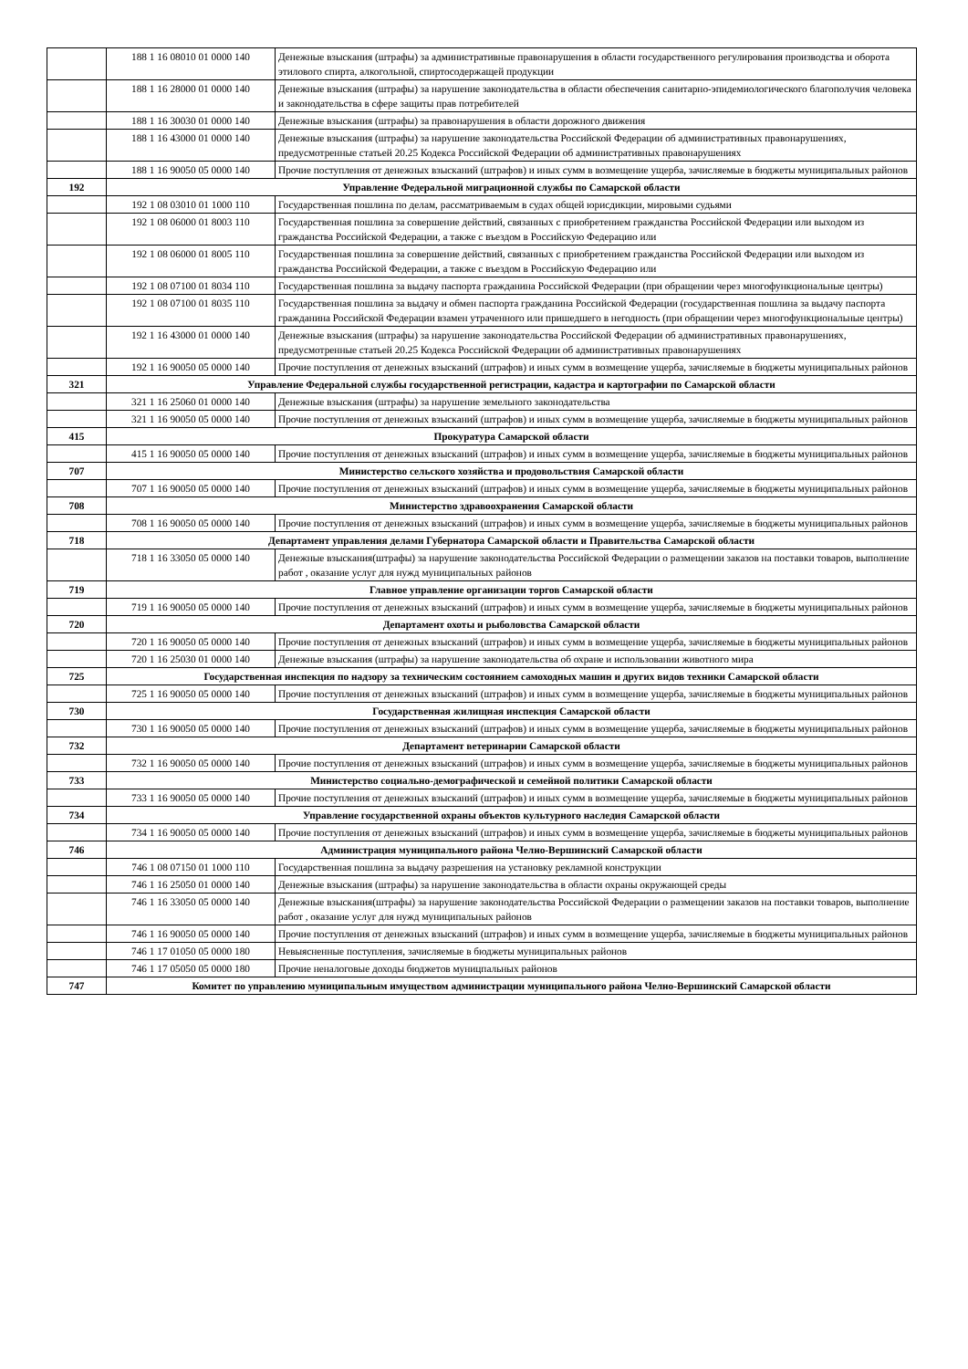| | 188 1 16 08010 01 0000 140 | Денежные взыскания (штрафы) за административные правонарушения в области государственного регулирования производства и оборота этилового спирта, алкогольной, спиртосодержащей продукции |
| | 188 1 16 28000 01 0000 140 | Денежные взыскания (штрафы) за нарушение законодательства в области обеспечения санитарно-эпидемиологического благополучия человека и законодательства в сфере защиты прав потребителей |
| | 188 1 16 30030 01 0000 140 | Денежные взыскания (штрафы) за правонарушения в области дорожного движения |
| | 188 1 16 43000 01 0000 140 | Денежные взыскания (штрафы) за нарушение законодательства Российской Федерации об административных правонарушениях, предусмотренные статьей 20.25 Кодекса Российской Федерации об административных правонарушениях |
| | 188 1 16 90050 05 0000 140 | Прочие поступления от денежных взысканий (штрафов) и иных сумм в возмещение ущерба, зачисляемые в бюджеты муниципальных районов |
| 192 | Управление Федеральной миграционной службы по Самарской области | |
| | 192 1 08 03010 01 1000 110 | Государственная пошлина по делам, рассматриваемым в судах общей юрисдикции, мировыми судьями |
| | 192 1 08 06000 01 8003 110 | Государственная пошлина за совершение действий, связанных с приобретением гражданства Российской Федерации или выходом из гражданства Российской Федерации, а также с въездом в Российскую Федерацию или |
| | 192 1 08 06000 01 8005 110 | Государственная пошлина за совершение действий, связанных с приобретением гражданства Российской Федерации или выходом из гражданства Российской Федерации, а также с въездом в Российскую Федерацию или |
| | 192 1 08 07100 01 8034 110 | Государственная пошлина за выдачу паспорта гражданина Российской Федерации (при обращении через многофункциональные центры) |
| | 192 1 08 07100 01 8035 110 | Государственная пошлина за выдачу и обмен паспорта гражданина Российской Федерации (государственная пошлина за выдачу паспорта гражданина Российской Федерации взамен утраченного или пришедшего в негодность (при обращении через многофункциональные центры) |
| | 192 1 16 43000 01 0000 140 | Денежные взыскания (штрафы) за нарушение законодательства Российской Федерации об административных правонарушениях, предусмотренные статьей 20.25 Кодекса Российской Федерации об административных правонарушениях |
| | 192 1 16 90050 05 0000 140 | Прочие поступления от денежных взысканий (штрафов) и иных сумм в возмещение ущерба, зачисляемые в бюджеты муниципальных районов |
| 321 | Управление Федеральной службы государственной регистрации, кадастра и картографии по Самарской области | |
| | 321 1 16 25060 01 0000 140 | Денежные взыскания (штрафы) за нарушение земельного законодательства |
| | 321 1 16 90050 05 0000 140 | Прочие поступления от денежных взысканий (штрафов) и иных сумм в возмещение ущерба, зачисляемые в бюджеты муниципальных районов |
| 415 | Прокуратура Самарской области | |
| | 415 1 16 90050 05 0000 140 | Прочие поступления от денежных взысканий (штрафов) и иных сумм в возмещение ущерба, зачисляемые в бюджеты муниципальных районов |
| 707 | Министерство сельского хозяйства и продовольствия Самарской области | |
| | 707 1 16 90050 05 0000 140 | Прочие поступления от денежных взысканий (штрафов) и иных сумм в возмещение ущерба, зачисляемые в бюджеты муниципальных районов |
| 708 | Министерство здравоохранения Самарской области | |
| | 708 1 16 90050 05 0000 140 | Прочие поступления от денежных взысканий (штрафов) и иных сумм в возмещение ущерба, зачисляемые в бюджеты муниципальных районов |
| 718 | Департамент управления делами Губернатора Самарской области и Правительства Самарской области | |
| | 718 1 16 33050 05 0000 140 | Денежные взыскания(штрафы) за нарушение законодательства Российской Федерации о размещении заказов на поставки товаров, выполнение работ , оказание услуг для нужд муниципальных районов |
| 719 | Главное управление организации торгов Самарской области | |
| | 719 1 16 90050 05 0000 140 | Прочие поступления от денежных взысканий (штрафов) и иных сумм в возмещение ущерба, зачисляемые в бюджеты муниципальных районов |
| 720 | Департамент охоты и рыболовства Самарской области | |
| | 720 1 16 90050 05 0000 140 | Прочие поступления от денежных взысканий (штрафов) и иных сумм в возмещение ущерба, зачисляемые в бюджеты муниципальных районов |
| | 720 1 16 25030 01 0000 140 | Денежные взыскания (штрафы) за нарушение законодательства об охране и использовании животного мира |
| 725 | Государственная инспекция по надзору за техническим состоянием самоходных машин и других видов техники Самарской области | |
| | 725 1 16 90050 05 0000 140 | Прочие поступления от денежных взысканий (штрафов) и иных сумм в возмещение ущерба, зачисляемые в бюджеты муниципальных районов |
| 730 | Государственная жилищная инспекция Самарской области | |
| | 730 1 16 90050 05 0000 140 | Прочие поступления от денежных взысканий (штрафов) и иных сумм в возмещение ущерба, зачисляемые в бюджеты муниципальных районов |
| 732 | Департамент ветеринарии Самарской области | |
| | 732 1 16 90050 05 0000 140 | Прочие поступления от денежных взысканий (штрафов) и иных сумм в возмещение ущерба, зачисляемые в бюджеты муниципальных районов |
| 733 | Министерство социально-демографической и семейной политики Самарской области | |
| | 733 1 16 90050 05 0000 140 | Прочие поступления от денежных взысканий (штрафов) и иных сумм в возмещение ущерба, зачисляемые в бюджеты муниципальных районов |
| 734 | Управление государственной охраны объектов культурного наследия Самарской области | |
| | 734 1 16 90050 05 0000 140 | Прочие поступления от денежных взысканий (штрафов) и иных сумм в возмещение ущерба, зачисляемые в бюджеты муниципальных районов |
| 746 | Администрация муниципального района Челно-Вершинский Самарской области | |
| | 746 1 08 07150 01 1000 110 | Государственная пошлина за выдачу разрешения на установку рекламной конструкции |
| | 746 1 16 25050 01 0000 140 | Денежные взыскания (штрафы) за нарушение законодательства в области охраны окружающей среды |
| | 746 1 16 33050 05 0000 140 | Денежные взыскания(штрафы) за нарушение законодательства Российской Федерации о размещении заказов на поставки товаров, выполнение работ , оказание услуг для нужд муниципальных районов |
| | 746 1 16 90050 05 0000 140 | Прочие поступления от денежных взысканий (штрафов) и иных сумм в возмещение ущерба, зачисляемые в бюджеты муниципальных районов |
| | 746 1 17 01050 05 0000 180 | Невыясненные поступления, зачисляемые в бюджеты муниципальных районов |
| | 746 1 17 05050 05 0000 180 | Прочие неналоговые доходы бюджетов муницпальных районов |
| 747 | Комитет по управлению муниципальным имуществом администрации муниципального района Челно-Вершинский Самарской области | |